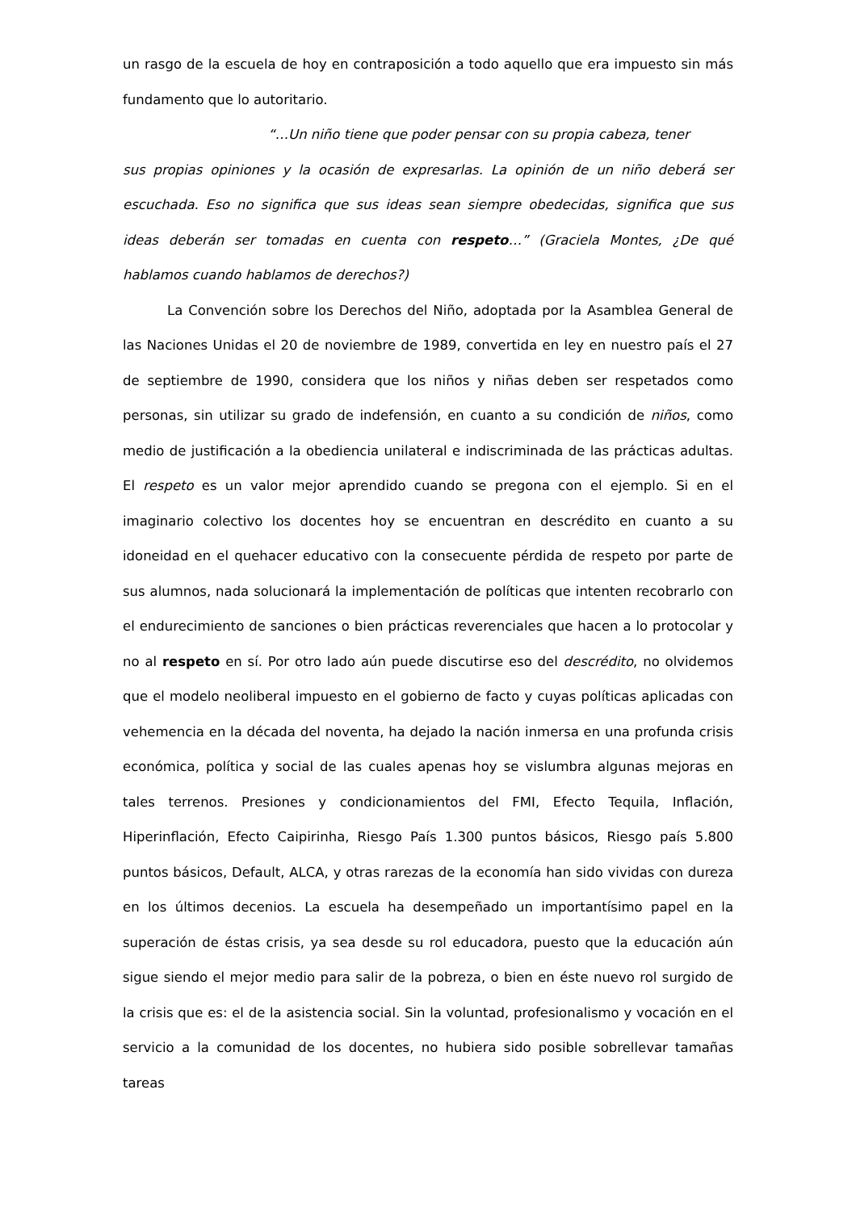un rasgo de la escuela de hoy en contraposición a todo aquello que era impuesto sin más fundamento que lo autoritario.
“…Un niño tiene que poder pensar con su propia cabeza, tener
sus propias opiniones y la ocasión de expresarlas. La opinión de un niño deberá ser escuchada. Eso no significa que sus ideas sean siempre obedecidas, significa que sus ideas deberán ser tomadas en cuenta con respeto…” (Graciela Montes, ¿De qué hablamos cuando hablamos de derechos?)
La Convención sobre los Derechos del Niño, adoptada por la Asamblea General de las Naciones Unidas el 20 de noviembre de 1989, convertida en ley en nuestro país el 27 de septiembre de 1990, considera que los niños y niñas deben ser respetados como personas, sin utilizar su grado de indefensión, en cuanto a su condición de niños, como medio de justificación a la obediencia unilateral e indiscriminada de las prácticas adultas. El respeto es un valor mejor aprendido cuando se pregona con el ejemplo. Si en el imaginario colectivo los docentes hoy se encuentran en descrédito en cuanto a su idoneidad en el quehacer educativo con la consecuente pérdida de respeto por parte de sus alumnos, nada solucionará la implementación de políticas que intenten recobrarlo con el endurecimiento de sanciones o bien prácticas reverenciales que hacen a lo protocolar y no al respeto en sí. Por otro lado aún puede discutirse eso del descrédito, no olvidemos que el modelo neoliberal impuesto en el gobierno de facto y cuyas políticas aplicadas con vehemencia en la década del noventa, ha dejado la nación inmersa en una profunda crisis económica, política y social de las cuales apenas hoy se vislumbra algunas mejoras en tales terrenos. Presiones y condicionamientos del FMI, Efecto Tequila, Inflación, Hiperinflación, Efecto Caipirinha, Riesgo País 1.300 puntos básicos, Riesgo país 5.800 puntos básicos, Default, ALCA, y otras rarezas de la economía han sido vividas con dureza en los últimos decenios. La escuela ha desempeñado un importantísimo papel en la superación de éstas crisis, ya sea desde su rol educadora, puesto que la educación aún sigue siendo el mejor medio para salir de la pobreza, o bien en éste nuevo rol surgido de la crisis que es: el de la asistencia social. Sin la voluntad, profesionalismo y vocación en el servicio a la comunidad de los docentes, no hubiera sido posible sobrellevar tamañas tareas